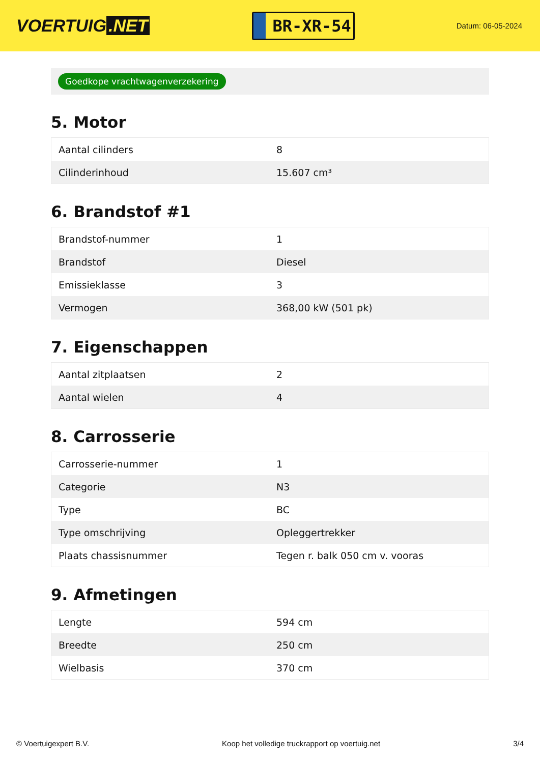VOERTUIG.NET
BR-XR-54
Datum: 06-05-2024
Goedkope vrachtwagenverzekering
5. Motor
| Aantal cilinders | 8 |
| Cilinderinhoud | 15.607 cm³ |
6. Brandstof #1
| Brandstof-nummer | 1 |
| Brandstof | Diesel |
| Emissieklasse | 3 |
| Vermogen | 368,00 kW (501 pk) |
7. Eigenschappen
| Aantal zitplaatsen | 2 |
| Aantal wielen | 4 |
8. Carrosserie
| Carrosserie-nummer | 1 |
| Categorie | N3 |
| Type | BC |
| Type omschrijving | Opleggertrekker |
| Plaats chassisnummer | Tegen r. balk 050 cm v. vooras |
9. Afmetingen
| Lengte | 594 cm |
| Breedte | 250 cm |
| Wielbasis | 370 cm |
© Voertuigexpert B.V. Koop het volledige truckrapport op voertuig.net 3/4